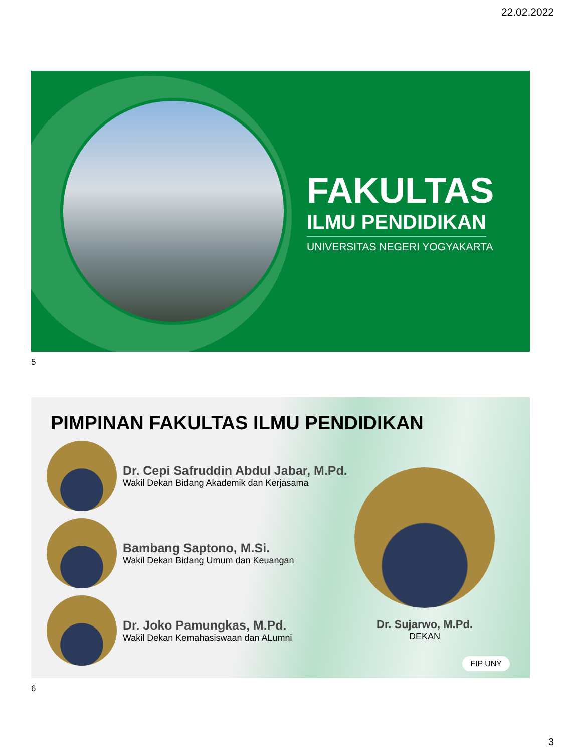22.02.2022
FAKULTAS
ILMU PENDIDIKAN
UNIVERSITAS NEGERI YOGYAKARTA
5
PIMPINAN FAKULTAS ILMU PENDIDIKAN
Dr. Cepi Safruddin Abdul Jabar, M.Pd.
Wakil Dekan Bidang Akademik dan Kerjasama
Bambang Saptono, M.Si.
Wakil Dekan Bidang Umum dan Keuangan
Dr. Joko Pamungkas, M.Pd.
Wakil Dekan Kemahasiswaan dan ALumni
Dr. Sujarwo, M.Pd.
DEKAN
FIP UNY
6
3